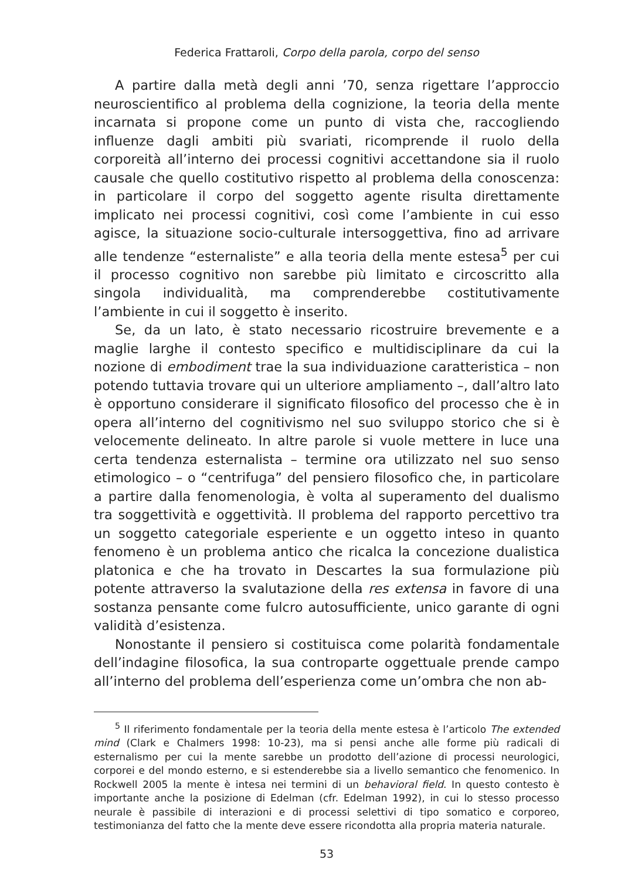Federica Frattaroli, Corpo della parola, corpo del senso
A partire dalla metà degli anni ’70, senza rigettare l’approccio neuroscientifico al problema della cognizione, la teoria della mente incarnata si propone come un punto di vista che, raccogliendo influenze dagli ambiti più svariati, ricomprende il ruolo della corporeità all’interno dei processi cognitivi accettandone sia il ruolo causale che quello costitutivo rispetto al problema della conoscenza: in particolare il corpo del soggetto agente risulta direttamente implicato nei processi cognitivi, così come l’ambiente in cui esso agisce, la situazione socio-culturale intersoggettiva, fino ad arrivare alle tendenze “esternaliste” e alla teoria della mente estesa<sup>5</sup> per cui il processo cognitivo non sarebbe più limitato e circoscritto alla singola individualità, ma comprenderebbe costitutivamente l’ambiente in cui il soggetto è inserito.
Se, da un lato, è stato necessario ricostruire brevemente e a maglie larghe il contesto specifico e multidisciplinare da cui la nozione di embodiment trae la sua individuazione caratteristica – non potendo tuttavia trovare qui un ulteriore ampliamento –, dall’altro lato è opportuno considerare il significato filosofico del processo che è in opera all’interno del cognitivismo nel suo sviluppo storico che si è velocemente delineato. In altre parole si vuole mettere in luce una certa tendenza esternalista – termine ora utilizzato nel suo senso etimologico – o “centrifuga” del pensiero filosofico che, in particolare a partire dalla fenomenologia, è volta al superamento del dualismo tra soggettività e oggettività. Il problema del rapporto percettivo tra un soggetto categoriale esperiente e un oggetto inteso in quanto fenomeno è un problema antico che ricalca la concezione dualistica platonica e che ha trovato in Descartes la sua formulazione più potente attraverso la svalutazione della res extensa in favore di una sostanza pensante come fulcro autosufficiente, unico garante di ogni validità d’esistenza.
Nonostante il pensiero si costituisca come polarità fondamentale dell’indagine filosofica, la sua controparte oggettuale prende campo all’interno del problema dell’esperienza come un’ombra che non ab-
<sup>5</sup> Il riferimento fondamentale per la teoria della mente estesa è l’articolo The extended mind (Clark e Chalmers 1998: 10-23), ma si pensi anche alle forme più radicali di esternalismo per cui la mente sarebbe un prodotto dell’azione di processi neurologici, corporei e del mondo esterno, e si estenderebbe sia a livello semantico che fenomenico. In Rockwell 2005 la mente è intesa nei termini di un behavioral field. In questo contesto è importante anche la posizione di Edelman (cfr. Edelman 1992), in cui lo stesso processo neurale è passibile di interazioni e di processi selettivi di tipo somatico e corporeo, testimonianza del fatto che la mente deve essere ricondotta alla propria materia naturale.
53